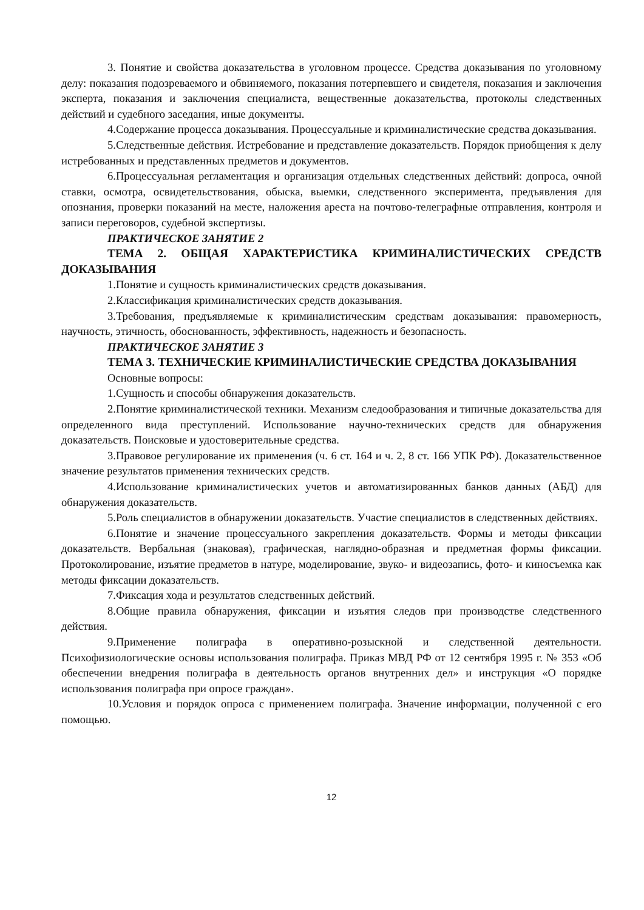3. Понятие и свойства доказательства в уголовном процессе. Средства доказывания по уголовному делу: показания подозреваемого и обвиняемого, показания потерпевшего и свидетеля, показания и заключения эксперта, показания и заключения специалиста, вещественные доказательства, протоколы следственных действий и судебного заседания, иные документы.
4.Содержание процесса доказывания. Процессуальные и криминалистические средства доказывания.
5.Следственные действия. Истребование и представление доказательств. Порядок приобщения к делу истребованных и представленных предметов и документов.
6.Процессуальная регламентация и организация отдельных следственных действий: допроса, очной ставки, осмотра, освидетельствования, обыска, выемки, следственного эксперимента, предъявления для опознания, проверки показаний на месте, наложения ареста на почтово-телеграфные отправления, контроля и записи переговоров, судебной экспертизы.
ПРАКТИЧЕСКОЕ ЗАНЯТИЕ 2
ТЕМА 2. ОБЩАЯ ХАРАКТЕРИСТИКА КРИМИНАЛИСТИЧЕСКИХ СРЕДСТВ ДОКАЗЫВАНИЯ
1.Понятие и сущность криминалистических средств доказывания.
2.Классификация криминалистических средств доказывания.
3.Требования, предъявляемые к криминалистическим средствам доказывания: правомерность, научность, этичность, обоснованность, эффективность, надежность и безопасность.
ПРАКТИЧЕСКОЕ ЗАНЯТИЕ 3
ТЕМА 3. ТЕХНИЧЕСКИЕ КРИМИНАЛИСТИЧЕСКИЕ СРЕДСТВА ДОКАЗЫВАНИЯ
Основные вопросы:
1.Сущность и способы обнаружения доказательств.
2.Понятие криминалистической техники. Механизм следообразования и типичные доказательства для определенного вида преступлений. Использование научно-технических средств для обнаружения доказательств. Поисковые и удостоверительные средства.
3.Правовое регулирование их применения (ч. 6 ст. 164 и ч. 2, 8 ст. 166 УПК РФ). Доказательственное значение результатов применения технических средств.
4.Использование криминалистических учетов и автоматизированных банков данных (АБД) для обнаружения доказательств.
5.Роль специалистов в обнаружении доказательств. Участие специалистов в следственных действиях.
6.Понятие и значение процессуального закрепления доказательств. Формы и методы фиксации доказательств. Вербальная (знаковая), графическая, наглядно-образная и предметная формы фиксации. Протоколирование, изъятие предметов в натуре, моделирование, звуко- и видеозапись, фото- и киносъемка как методы фиксации доказательств.
7.Фиксация хода и результатов следственных действий.
8.Общие правила обнаружения, фиксации и изъятия следов при производстве следственного действия.
9.Применение полиграфа в оперативно-розыскной и следственной деятельности. Психофизиологические основы использования полиграфа. Приказ МВД РФ от 12 сентября 1995 г. № 353 «Об обеспечении внедрения полиграфа в деятельность органов внутренних дел» и инструкция «О порядке использования полиграфа при опросе граждан».
10.Условия и порядок опроса с применением полиграфа. Значение информации, полученной с его помощью.
12